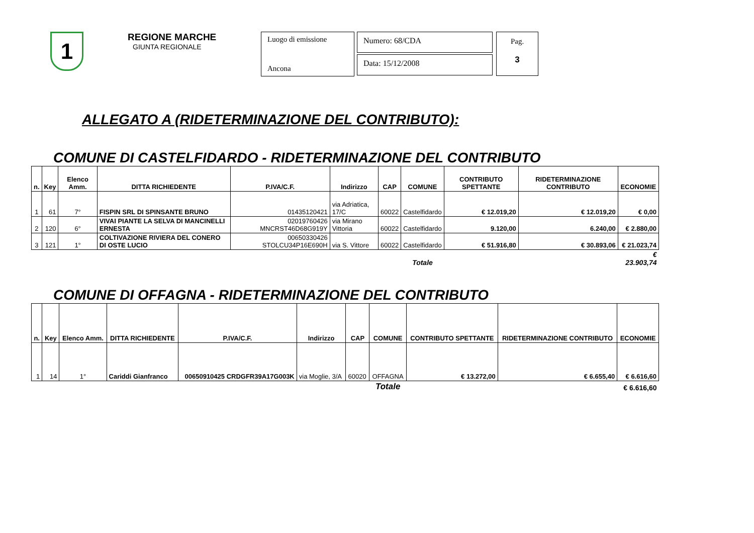1
REGIONE MARCHE
GIUNTA REGIONALE
Luogo di emissione
Ancona
Numero: 68/CDA
Data: 15/12/2008
Pag.
3
ALLEGATO A (RIDETERMINAZIONE DEL CONTRIBUTO):
COMUNE DI CASTELFIDARDO - RIDETERMINAZIONE DEL CONTRIBUTO
| n. | Key | Elenco Amm. | DITTA RICHIEDENTE | P.IVA/C.F. | Indirizzo | CAP | COMUNE | CONTRIBUTO SPETTANTE | RIDETERMINAZIONE CONTRIBUTO | ECONOMIE |
| --- | --- | --- | --- | --- | --- | --- | --- | --- | --- | --- |
| 1 | 61 | 7° | FISPIN SRL DI SPINSANTE BRUNO | 01435120421 | via Adriatica, 17/C | 60022 | Castelfidardo | € 12.019,20 | € 12.019,20 | € 0,00 |
| 2 | 120 | 6° | VIVAI PIANTE LA SELVA DI MANCINELLI ERNESTA | 02019760426 MNCRST46D68G919Y | via Mirano Vittoria | 60022 | Castelfidardo | 9.120,00 | 6.240,00 | € 2.880,00 |
| 3 | 121 | 1° | COLTIVAZIONE RIVIERA DEL CONERO DI OSTE LUCIO | 00650330426 STOLCU34P16E690H | via S. Vittore | 60022 | Castelfidardo | € 51.916,80 | € 30.893,06 | € 21.023,74 |
| | | | | | | | Totale | | | € 23.903,74 |
COMUNE DI OFFAGNA - RIDETERMINAZIONE DEL CONTRIBUTO
| n. | Key | Elenco Amm. | DITTA RICHIEDENTE | P.IVA/C.F. | Indirizzo | CAP | COMUNE | CONTRIBUTO SPETTANTE | RIDETERMINAZIONE CONTRIBUTO | ECONOMIE |
| --- | --- | --- | --- | --- | --- | --- | --- | --- | --- | --- |
| 1 | 14 | 1° | Cariddi Gianfranco | 00650910425 CRDGFR39A17G003K | via Moglie, 3/A | 60020 | OFFAGNA | € 13.272,00 | € 6.655,40 | € 6.616,60 |
| | | | | | | | Totale | | | € 6.616,60 |